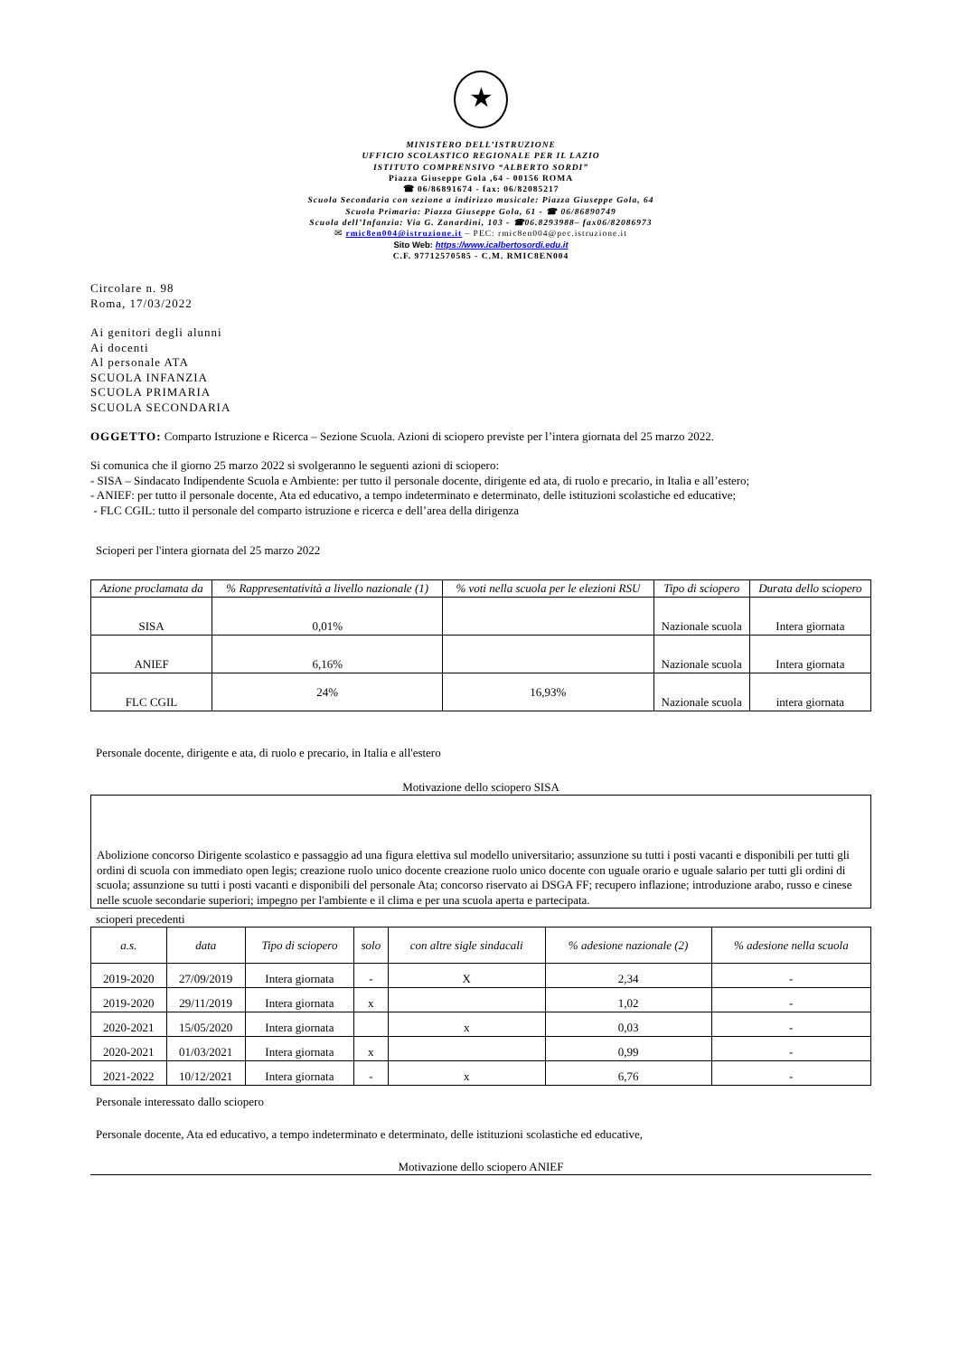★
MINISTERO DELL’ISTRUZIONE
UFFICIO SCOLASTICO REGIONALE PER IL LAZIO
ISTITUTO COMPRENSIVO “ALBERTO SORDI”
Piazza Giuseppe Gola ,64 - 00156 ROMA
☎ 06/86891674 - fax: 06/82085217
Scuola Secondaria con sezione a indirizzo musicale: Piazza Giuseppe Gola, 64
Scuola Primaria: Piazza Giuseppe Gola, 61 - ☎ 06/86890749
Scuola dell’Infanzia: Via G. Zanardini, 103 - ☎06.8293988– fax06/82086973
✉ rmic8en004@istruzione.it – PEC: rmic8en004@pec.istruzione.it
Sito Web: https://www.icalbertosordi.edu.it
C.F. 97712570585 - C.M. RMIC8EN004
Circolare n. 98
Roma, 17/03/2022
Ai genitori degli alunni
Ai docenti
Al personale ATA
SCUOLA INFANZIA
SCUOLA PRIMARIA
SCUOLA SECONDARIA
OGGETTO: Comparto Istruzione e Ricerca – Sezione Scuola. Azioni di sciopero previste per l’intera giornata del 25 marzo 2022.
Si comunica che il giorno 25 marzo 2022 si svolgeranno le seguenti azioni di sciopero:
- SISA – Sindacato Indipendente Scuola e Ambiente: per tutto il personale docente, dirigente ed ata, di ruolo e precario, in Italia e all’estero;
- ANIEF: per tutto il personale docente, Ata ed educativo, a tempo indeterminato e determinato, delle istituzioni scolastiche ed educative;
- FLC CGIL: tutto il personale del comparto istruzione e ricerca e dell’area della dirigenza
Scioperi per l'intera giornata del 25 marzo 2022
| Azione proclamata da | % Rappresentatività a livello nazionale (1) | % voti nella scuola per le elezioni RSU | Tipo di sciopero | Durata dello sciopero |
| --- | --- | --- | --- | --- |
| SISA | 0,01% | | Nazionale scuola | Intera giornata |
| ANIEF | 6,16% | | Nazionale scuola | Intera giornata |
| FLC CGIL | 24% | 16,93% | Nazionale scuola | intera giornata |
Personale docente, dirigente e ata, di ruolo e precario, in Italia e all'estero
Motivazione dello sciopero SISA
Abolizione concorso Dirigente scolastico e passaggio ad una figura elettiva sul modello universitario; assunzione su tutti i posti vacanti e disponibili per tutti gli ordini di scuola con immediato open legis; creazione ruolo unico docente creazione ruolo unico docente con uguale orario e uguale salario per tutti gli ordini di scuola; assunzione su tutti i posti vacanti e disponibili del personale Ata; concorso riservato ai DSGA FF; recupero inflazione; introduzione arabo, russo e cinese nelle scuole secondarie superiori; impegno per l'ambiente e il clima e per una scuola aperta e partecipata.
scioperi precedenti
| a.s. | data | Tipo di sciopero | solo | con altre sigle sindacali | % adesione nazionale (2) | % adesione nella scuola |
| --- | --- | --- | --- | --- | --- | --- |
| 2019-2020 | 27/09/2019 | Intera giornata | - | X | 2,34 | - |
| 2019-2020 | 29/11/2019 | Intera giornata | x | | 1,02 | - |
| 2020-2021 | 15/05/2020 | Intera giornata | | x | 0,03 | - |
| 2020-2021 | 01/03/2021 | Intera giornata | x | | 0,99 | - |
| 2021-2022 | 10/12/2021 | Intera giornata | - | x | 6,76 | - |
Personale interessato dallo sciopero
Personale docente, Ata ed educativo, a tempo indeterminato e determinato, delle istituzioni scolastiche ed educative,
Motivazione dello sciopero ANIEF